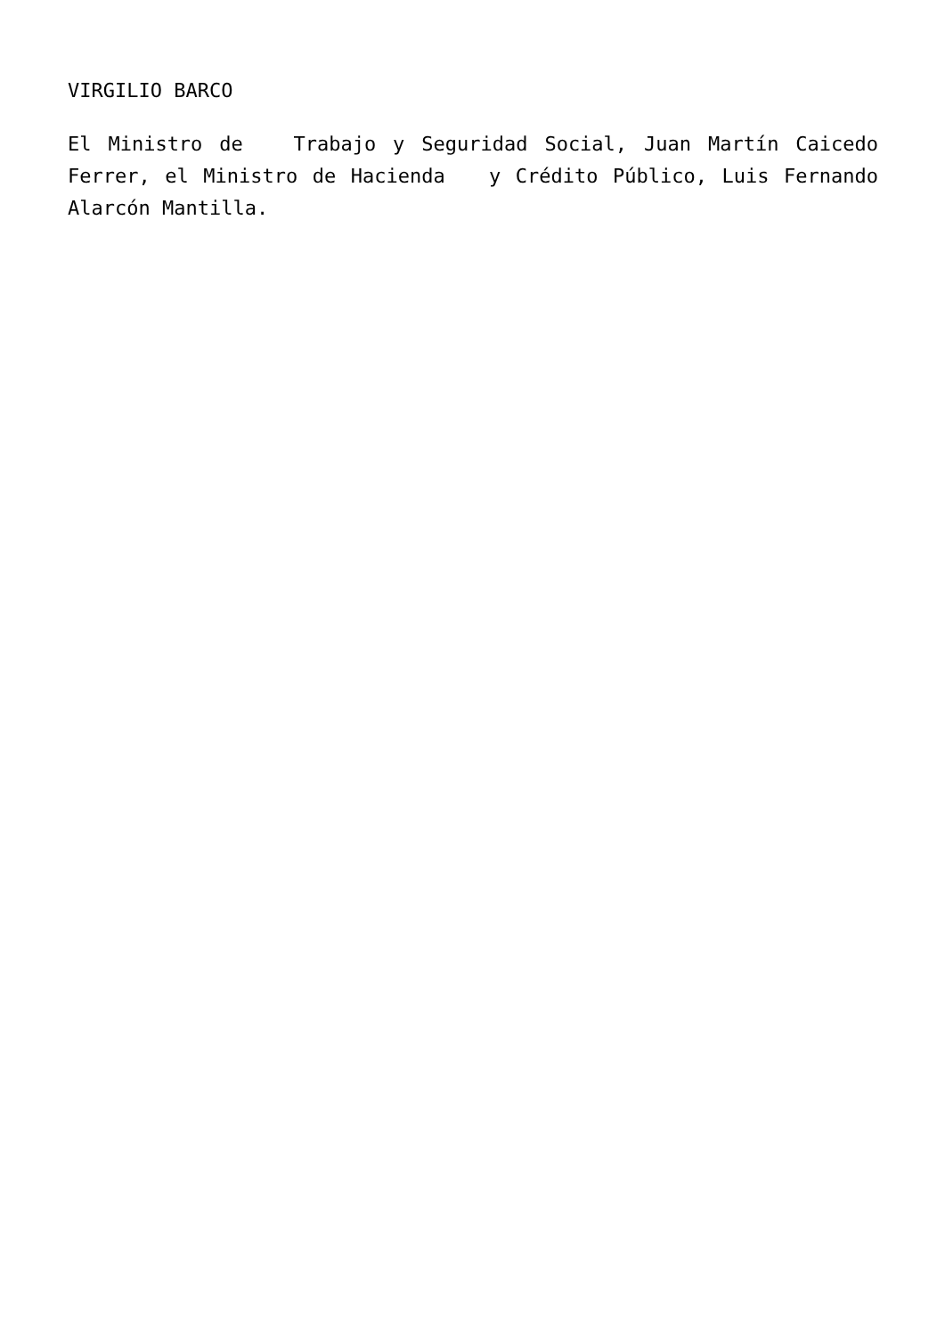VIRGILIO BARCO
El Ministro de Trabajo y Seguridad Social, Juan Martín Caicedo Ferrer, el Ministro de Hacienda y Crédito Público, Luis Fernando Alarcón Mantilla.